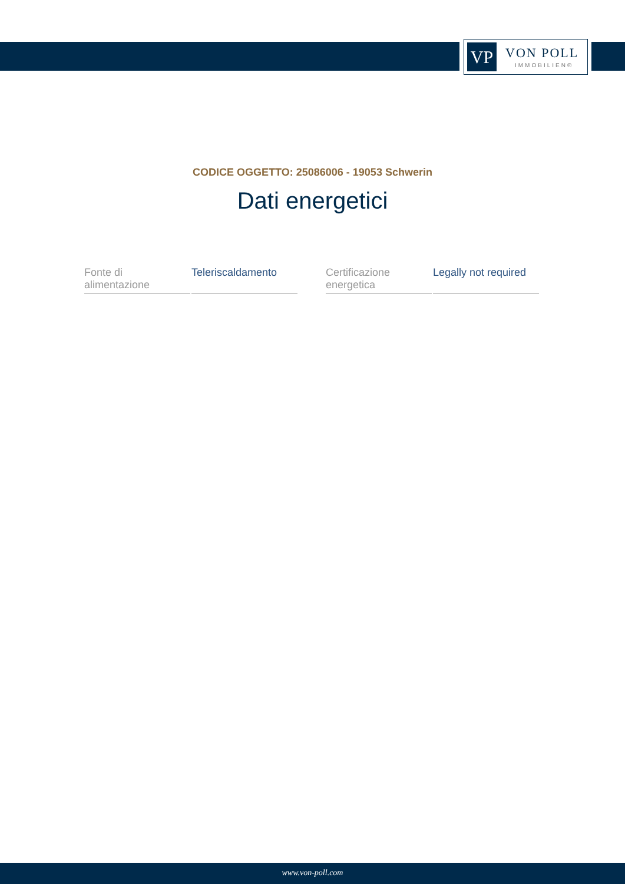VP VON POLL
IMMOBILIEN®
CODICE OGGETTO: 25086006 - 19053 Schwerin
Dati energetici
| Fonte di alimentazione | Teleriscaldamento | | Certificazione energetica | Legally not required |
www.von-poll.com